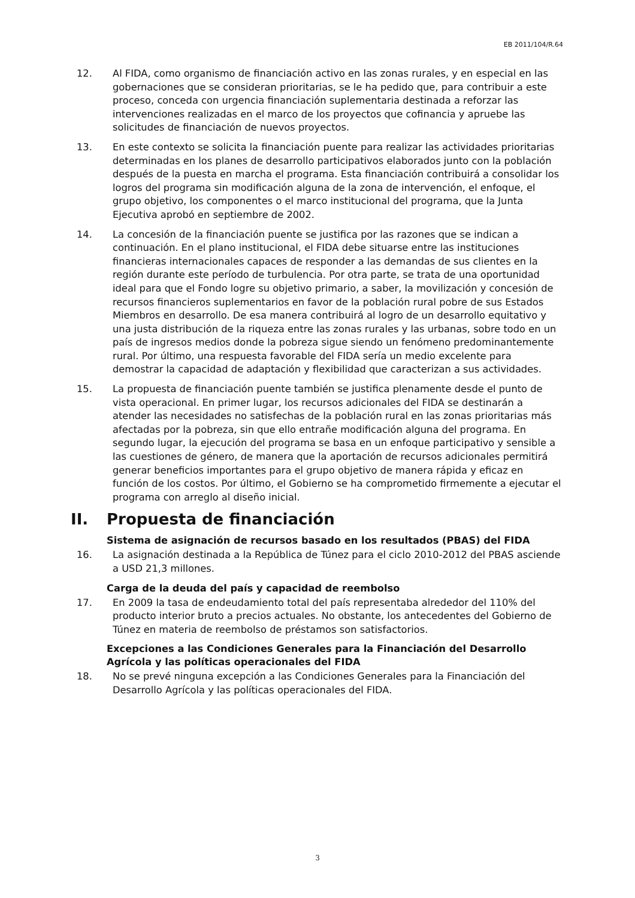EB 2011/104/R.64
12. Al FIDA, como organismo de financiación activo en las zonas rurales, y en especial en las gobernaciones que se consideran prioritarias, se le ha pedido que, para contribuir a este proceso, conceda con urgencia financiación suplementaria destinada a reforzar las intervenciones realizadas en el marco de los proyectos que cofinancia y apruebe las solicitudes de financiación de nuevos proyectos.
13. En este contexto se solicita la financiación puente para realizar las actividades prioritarias determinadas en los planes de desarrollo participativos elaborados junto con la población después de la puesta en marcha el programa. Esta financiación contribuirá a consolidar los logros del programa sin modificación alguna de la zona de intervención, el enfoque, el grupo objetivo, los componentes o el marco institucional del programa, que la Junta Ejecutiva aprobó en septiembre de 2002.
14. La concesión de la financiación puente se justifica por las razones que se indican a continuación. En el plano institucional, el FIDA debe situarse entre las instituciones financieras internacionales capaces de responder a las demandas de sus clientes en la región durante este período de turbulencia. Por otra parte, se trata de una oportunidad ideal para que el Fondo logre su objetivo primario, a saber, la movilización y concesión de recursos financieros suplementarios en favor de la población rural pobre de sus Estados Miembros en desarrollo. De esa manera contribuirá al logro de un desarrollo equitativo y una justa distribución de la riqueza entre las zonas rurales y las urbanas, sobre todo en un país de ingresos medios donde la pobreza sigue siendo un fenómeno predominantemente rural. Por último, una respuesta favorable del FIDA sería un medio excelente para demostrar la capacidad de adaptación y flexibilidad que caracterizan a sus actividades.
15. La propuesta de financiación puente también se justifica plenamente desde el punto de vista operacional. En primer lugar, los recursos adicionales del FIDA se destinarán a atender las necesidades no satisfechas de la población rural en las zonas prioritarias más afectadas por la pobreza, sin que ello entrañe modificación alguna del programa. En segundo lugar, la ejecución del programa se basa en un enfoque participativo y sensible a las cuestiones de género, de manera que la aportación de recursos adicionales permitirá generar beneficios importantes para el grupo objetivo de manera rápida y eficaz en función de los costos. Por último, el Gobierno se ha comprometido firmemente a ejecutar el programa con arreglo al diseño inicial.
II. Propuesta de financiación
Sistema de asignación de recursos basado en los resultados (PBAS) del FIDA
16. La asignación destinada a la República de Túnez para el ciclo 2010-2012 del PBAS asciende a USD 21,3 millones.
Carga de la deuda del país y capacidad de reembolso
17. En 2009 la tasa de endeudamiento total del país representaba alrededor del 110% del producto interior bruto a precios actuales. No obstante, los antecedentes del Gobierno de Túnez en materia de reembolso de préstamos son satisfactorios.
Excepciones a las Condiciones Generales para la Financiación del Desarrollo Agrícola y las políticas operacionales del FIDA
18. No se prevé ninguna excepción a las Condiciones Generales para la Financiación del Desarrollo Agrícola y las políticas operacionales del FIDA.
3